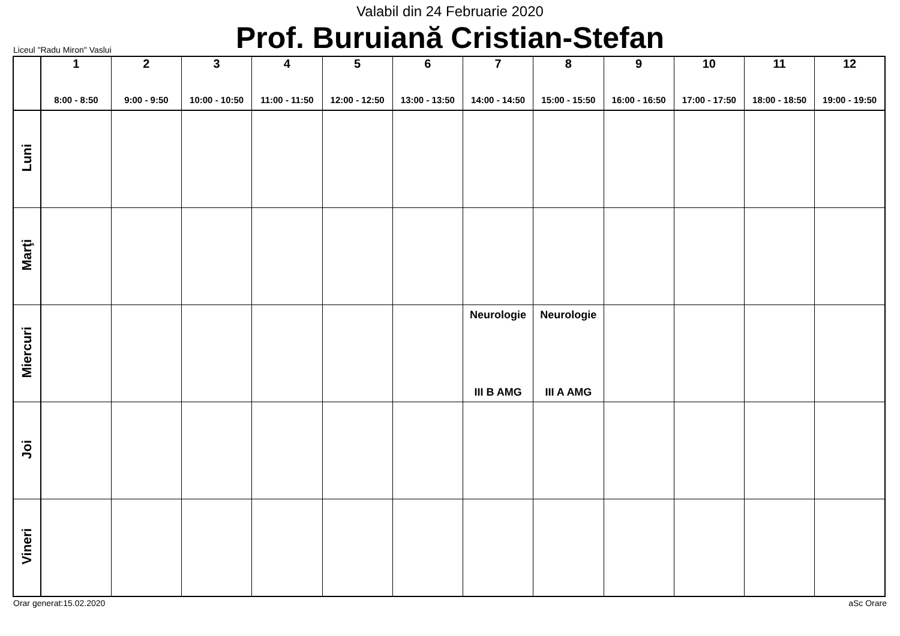Valabil din 24 Februarie 2020
Prof. Buruiană Cristian-Stefan
Liceul "Radu Miron" Vaslui
| | 1 8:00 - 8:50 | 2 9:00 - 9:50 | 3 10:00 - 10:50 | 4 11:00 - 11:50 | 5 12:00 - 12:50 | 6 13:00 - 13:50 | 7 14:00 - 14:50 | 8 15:00 - 15:50 | 9 16:00 - 16:50 | 10 17:00 - 17:50 | 11 18:00 - 18:50 | 12 19:00 - 19:50 |
| --- | --- | --- | --- | --- | --- | --- | --- | --- | --- | --- | --- | --- |
| Luni | | | | | | | | | | | | |
| Marţi | | | | | | | | | | | | |
| Miercuri | | | | | | | Neurologie III B AMG | Neurologie III A AMG | | | | |
| Joi | | | | | | | | | | | | |
| Vineri | | | | | | | | | | | | |
Orar generat:15.02.2020 aSc Orare